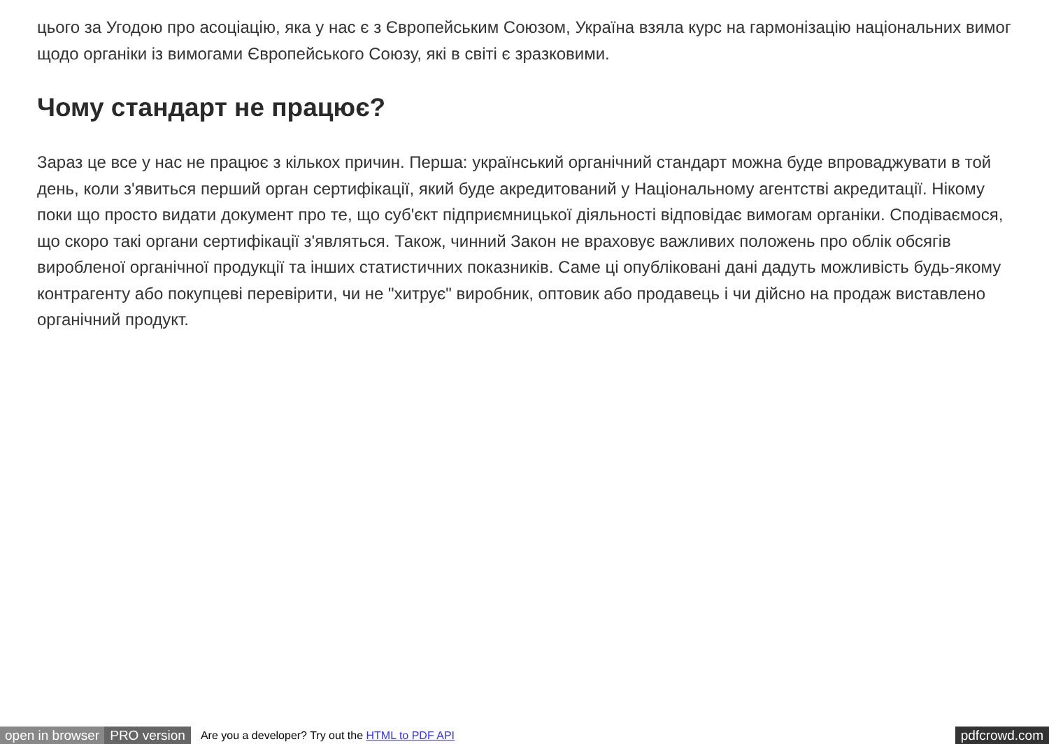цього за Угодою про асоціацію, яка у нас є з Європейським Союзом, Україна взяла курс на гармонізацію національних вимог щодо органіки із вимогами Європейського Союзу, які в світі є зразковими.
Чому стандарт не працює?
Зараз це все у нас не працює з кількох причин. Перша: український органічний стандарт можна буде впроваджувати в той день, коли з'явиться перший орган сертифікації, який буде акредитований у Національному агентстві акредитації. Нікому поки що просто видати документ про те, що суб'єкт підприємницької діяльності відповідає вимогам органіки. Сподіваємося, що скоро такі органи сертифікації з'являться. Також, чинний Закон не враховує важливих положень про облік обсягів виробленої органічної продукції та інших статистичних показників. Саме ці опубліковані дані дадуть можливість будь-якому контрагенту або покупцеві перевірити, чи не "хитрує" виробник, оптовик або продавець і чи дійсно на продаж виставлено органічний продукт.
open in browser PRO version Are you a developer? Try out the HTML to PDF API pdfcrowd.com